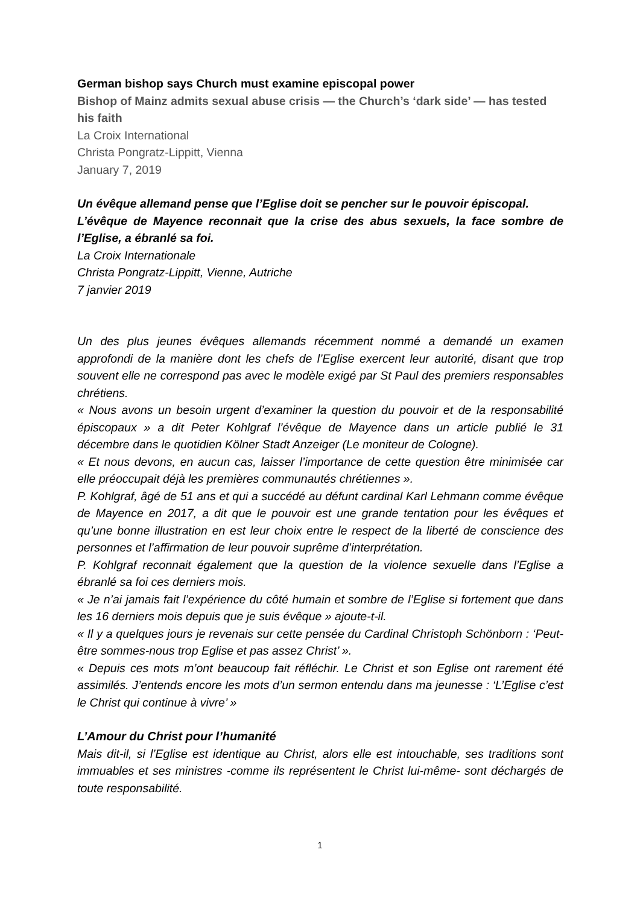German bishop says Church must examine episcopal power
Bishop of Mainz admits sexual abuse crisis — the Church’s ‘dark side’ — has tested his faith
La Croix International
Christa Pongratz-Lippitt, Vienna
January 7, 2019
Un évêque allemand pense que l’Eglise doit se pencher sur le pouvoir épiscopal.
L’évêque de Mayence reconnait que la crise des abus sexuels, la face sombre de l’Eglise, a ébranlé sa foi.
La Croix Internationale
Christa Pongratz-Lippitt, Vienne, Autriche
7 janvier 2019
Un des plus jeunes évêques allemands récemment nommé a demandé un examen approfondi de la manière dont les chefs de l’Eglise exercent leur autorité, disant que trop souvent elle ne correspond pas avec le modèle exigé par St Paul des premiers responsables chrétiens.
« Nous avons un besoin urgent d’examiner la question du pouvoir et de la responsabilité épiscopaux » a dit Peter Kohlgraf l’évêque de Mayence dans un article publié le 31 décembre dans le quotidien Kölner Stadt Anzeiger (Le moniteur de Cologne).
« Et nous devons, en aucun cas, laisser l’importance de cette question être minimisée car elle préoccupait déjà les premières communautés chrétiennes ».
P. Kohlgraf, âgé de 51 ans et qui a succédé au défunt cardinal Karl Lehmann comme évêque de Mayence en 2017, a dit que le pouvoir est une grande tentation pour les évêques et qu’une bonne illustration en est leur choix entre le respect de la liberté de conscience des personnes et l’affirmation de leur pouvoir suprême d’interprétation.
P. Kohlgraf reconnait également que la question de la violence sexuelle dans l’Eglise a ébranlé sa foi ces derniers mois.
« Je n’ai jamais fait l’expérience du côté humain et sombre de l’Eglise si fortement que dans les 16 derniers mois depuis que je suis évêque » ajoute-t-il.
« Il y a quelques jours je revenais sur cette pensée du Cardinal Christoph Schönborn : ‘Peut-être sommes-nous trop Eglise et pas assez Christ’ ».
« Depuis ces mots m’ont beaucoup fait réfléchir. Le Christ et son Eglise ont rarement été assimilés. J’entends encore les mots d’un sermon entendu dans ma jeunesse : ‘L’Eglise c’est le Christ qui continue à vivre’ »
L’Amour du Christ pour l’humanité
Mais dit-il, si l’Eglise est identique au Christ, alors elle est intouchable, ses traditions sont immuables et ses ministres -comme ils représentent le Christ lui-même- sont déchargés de toute responsabilité.
1